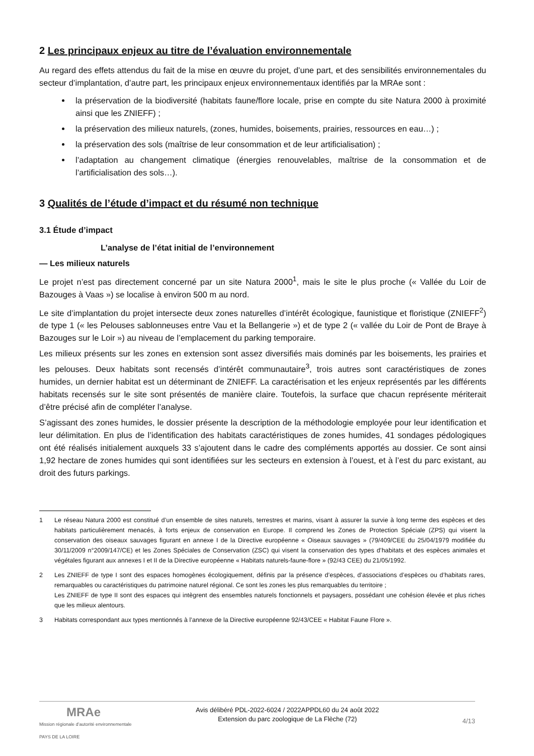2 Les principaux enjeux au titre de l’évaluation environnementale
Au regard des effets attendus du fait de la mise en œuvre du projet, d’une part, et des sensibilités environnementales du secteur d’implantation, d’autre part, les principaux enjeux environnementaux identifiés par la MRAe sont :
la préservation de la biodiversité (habitats faune/flore locale, prise en compte du site Natura 2000 à proximité ainsi que les ZNIEFF) ;
la préservation des milieux naturels, (zones, humides, boisements, prairies, ressources en eau…) ;
la préservation des sols (maîtrise de leur consommation et de leur artificialisation) ;
l’adaptation au changement climatique (énergies renouvelables, maîtrise de la consommation et de l’artificialisation des sols…).
3 Qualités de l’étude d’impact et du résumé non technique
3.1 Étude d’impact
L’analyse de l’état initial de l’environnement
— Les milieux naturels
Le projet n’est pas directement concerné par un site Natura 2000<sup>1</sup>, mais le site le plus proche (« Vallée du Loir de Bazouges à Vaas ») se localise à environ 500 m au nord.
Le site d’implantation du projet intersecte deux zones naturelles d’intérêt écologique, faunistique et floristique (ZNIEFF<sup>2</sup>) de type 1 (« les Pelouses sablonneuses entre Vau et la Bellangerie ») et de type 2 (« vallée du Loir de Pont de Braye à Bazouges sur le Loir ») au niveau de l’emplacement du parking temporaire.
Les milieux présents sur les zones en extension sont assez diversifiés mais dominés par les boisements, les prairies et les pelouses. Deux habitats sont recensés d’intérêt communautaire<sup>3</sup>, trois autres sont caractéristiques de zones humides, un dernier habitat est un déterminant de ZNIEFF. La caractérisation et les enjeux représentés par les différents habitats recensés sur le site sont présentés de manière claire. Toutefois, la surface que chacun représente mériterait d’être précisé afin de compléter l’analyse.
S’agissant des zones humides, le dossier présente la description de la méthodologie employée pour leur identification et leur délimitation. En plus de l’identification des habitats caractéristiques de zones humides, 41 sondages pédologiques ont été réalisés initialement auxquels 33 s’ajoutent dans le cadre des compléments apportés au dossier. Ce sont ainsi 1,92 hectare de zones humides qui sont identifiées sur les secteurs en extension à l’ouest, et à l’est du parc existant, au droit des futurs parkings.
1 Le réseau Natura 2000 est constitué d’un ensemble de sites naturels, terrestres et marins, visant à assurer la survie à long terme des espèces et des habitats particulièrement menacés, à forts enjeux de conservation en Europe. Il comprend les Zones de Protection Spéciale (ZPS) qui visent la conservation des oiseaux sauvages figurant en annexe I de la Directive européenne « Oiseaux sauvages » (79/409/CEE du 25/04/1979 modifiée du 30/11/2009 n°2009/147/CE) et les Zones Spéciales de Conservation (ZSC) qui visent la conservation des types d’habitats et des espèces animales et végétales figurant aux annexes I et II de la Directive européenne « Habitats naturels-faune-flore » (92/43 CEE) du 21/05/1992.
2 Les ZNIEFF de type I sont des espaces homogènes écologiquement, définis par la présence d’espèces, d’associations d’espèces ou d’habitats rares, remarquables ou caractéristiques du patrimoine naturel régional. Ce sont les zones les plus remarquables du territoire ;
Les ZNIEFF de type II sont des espaces qui intègrent des ensembles naturels fonctionnels et paysagers, possédant une cohésion élevée et plus riches que les milieux alentours.
3 Habitats correspondant aux types mentionnés à l’annexe de la Directive européenne 92/43/CEE « Habitat Faune Flore ».
MRAe
Mission régionale d’autorité environnementale
PAYS DE LA LOIRE
Avis délibéré PDL-2022-6024 / 2022APPDL60 du 24 août 2022
Extension du parc zoologique de La Flèche (72)
4/13